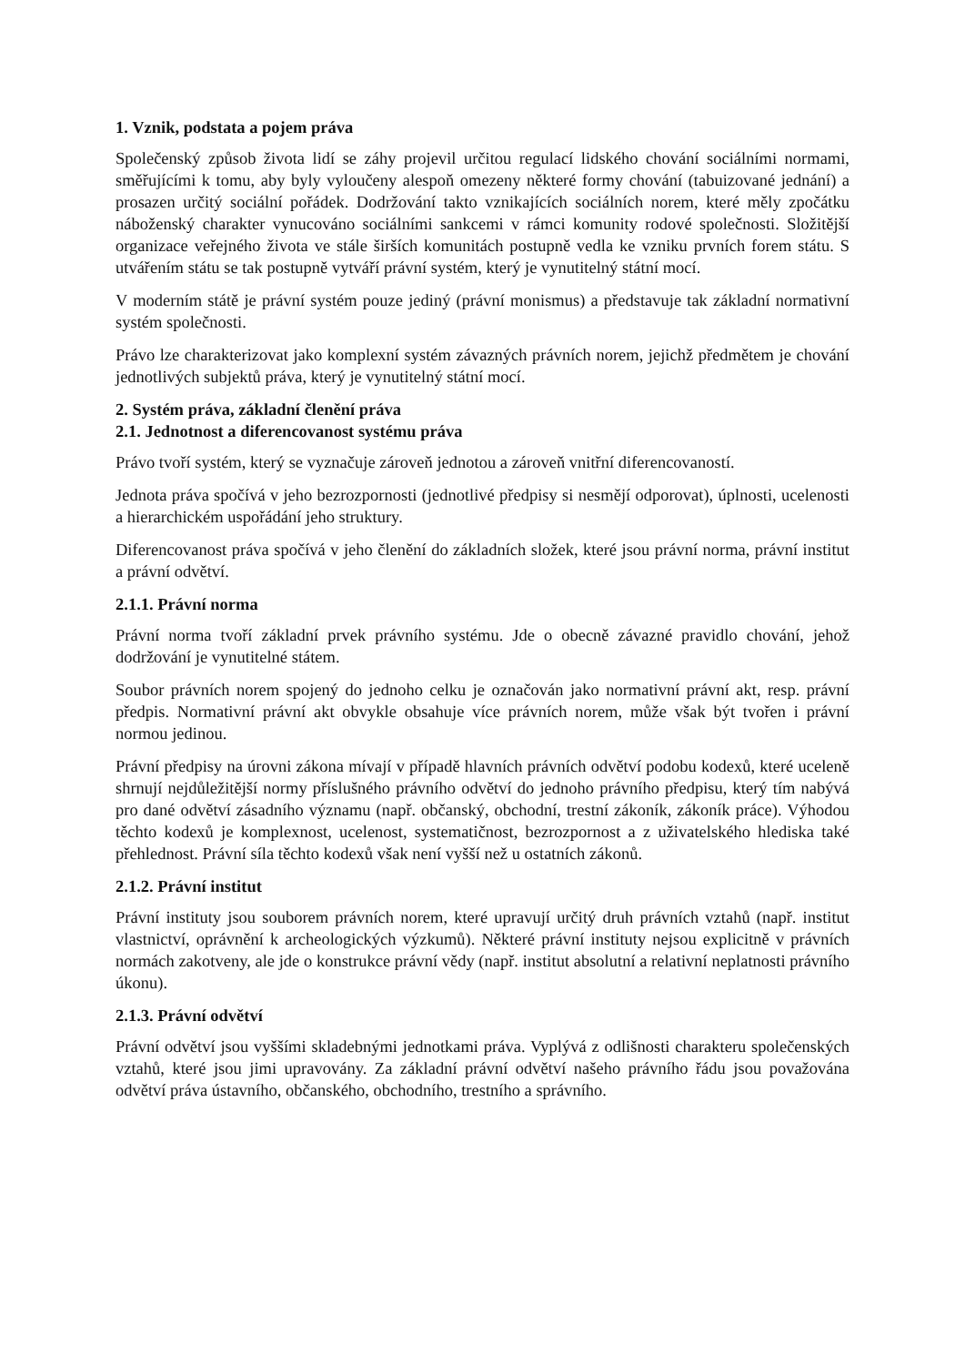1. Vznik, podstata a pojem práva
Společenský způsob života lidí se záhy projevil určitou regulací lidského chování sociálními normami, směřujícími k tomu, aby byly vyloučeny alespoň omezeny některé formy chování (tabuizované jednání) a prosazen určitý sociální pořádek. Dodržování takto vznikajících sociálních norem, které měly zpočátku náboženský charakter vynucováno sociálními sankcemi v rámci komunity rodové společnosti. Složitější organizace veřejného života ve stále širších komunitách postupně vedla ke vzniku prvních forem státu. S utvářením státu se tak postupně vytváří právní systém, který je vynutitelný státní mocí.
V moderním státě je právní systém pouze jediný (právní monismus) a představuje tak základní normativní systém společnosti.
Právo lze charakterizovat jako komplexní systém závazných právních norem, jejichž předmětem je chování jednotlivých subjektů práva, který je vynutitelný státní mocí.
2. Systém práva, základní členění práva
2.1. Jednotnost a diferencovanost systému práva
Právo tvoří systém, který se vyznačuje zároveň jednotou a zároveň vnitřní diferencovaností.
Jednota práva spočívá v jeho bezrozpornosti (jednotlivé předpisy si nesmějí odporovat), úplnosti, ucelenosti a hierarchickém uspořádání jeho struktury.
Diferencovanost práva spočívá v jeho členění do základních složek, které jsou právní norma, právní institut a právní odvětví.
2.1.1. Právní norma
Právní norma tvoří základní prvek právního systému. Jde o obecně závazné pravidlo chování, jehož dodržování je vynutitelné státem.
Soubor právních norem spojený do jednoho celku je označován jako normativní právní akt, resp. právní předpis. Normativní právní akt obvykle obsahuje více právních norem, může však být tvořen i právní normou jedinou.
Právní předpisy na úrovni zákona mívají v případě hlavních právních odvětví podobu kodexů, které uceleně shrnují nejdůležitější normy příslušného právního odvětví do jednoho právního předpisu, který tím nabývá pro dané odvětví zásadního významu (např. občanský, obchodní, trestní zákoník, zákoník práce). Výhodou těchto kodexů je komplexnost, ucelenost, systematičnost, bezrozpornost a z uživatelského hlediska také přehlednost. Právní síla těchto kodexů však není vyšší než u ostatních zákonů.
2.1.2. Právní institut
Právní instituty jsou souborem právních norem, které upravují určitý druh právních vztahů (např. institut vlastnictví, oprávnění k archeologických výzkumů). Některé právní instituty nejsou explicitně v právních normách zakotveny, ale jde o konstrukce právní vědy (např. institut absolutní a relativní neplatnosti právního úkonu).
2.1.3. Právní odvětví
Právní odvětví jsou vyššími skladebnými jednotkami práva. Vyplývá z odlišnosti charakteru společenských vztahů, které jsou jimi upravovány. Za základní právní odvětví našeho právního řádu jsou považována odvětví práva ústavního, občanského, obchodního, trestního a správního.